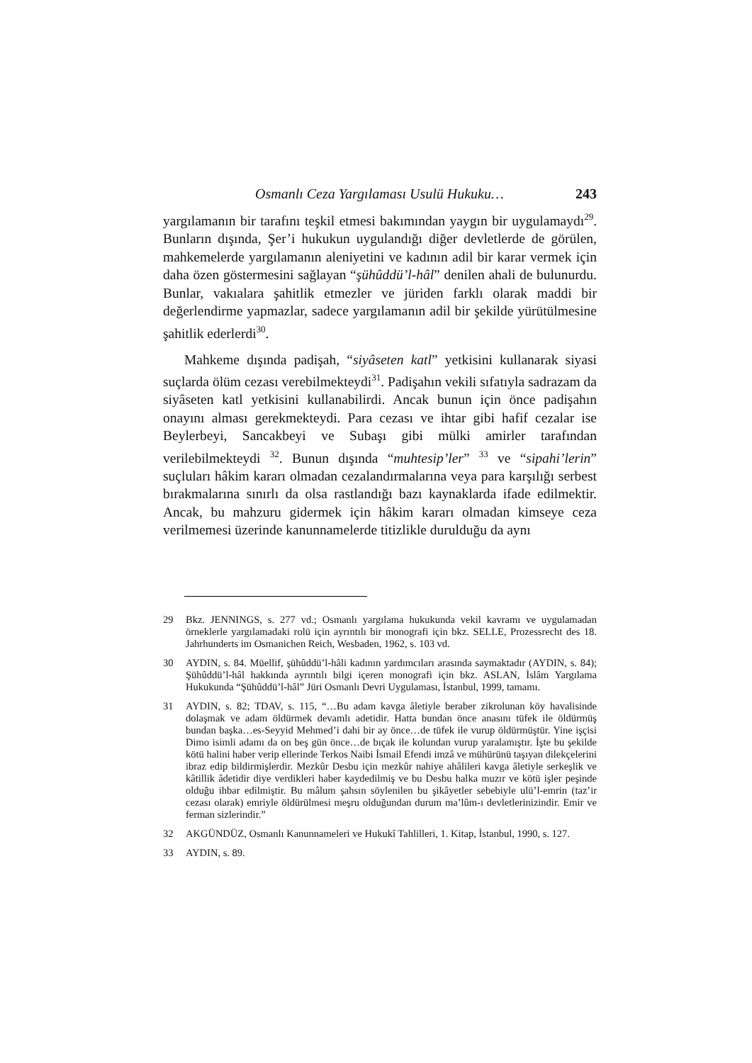Osmanlı Ceza Yargılaması Usulü Hukuku… 243
yargılamanın bir tarafını teşkil etmesi bakımından yaygın bir uygulamaydı<sup>29</sup>. Bunların dışında, Şer’i hukukun uygulandığı diğer devletlerde de görülen, mahkemelerde yargılamanın aleniyetini ve kadının adil bir karar vermek için daha özen göstermesini sağlayan “şühûddü’l-hâl” denilen ahali de bulunurdu. Bunlar, vakıalara şahitlik etmezler ve jüriden farklı olarak maddi bir değerlendirme yapmazlar, sadece yargılamanın adil bir şekilde yürütülmesine şahitlik ederlerdi<sup>30</sup>.
Mahkeme dışında padişah, “siyâseten katl” yetkisini kullanarak siyasi suçlarda ölüm cezası verebilmekteydi<sup>31</sup>. Padişahın vekili sıfatıyla sadrazam da siyâseten katl yetkisini kullanabilirdi. Ancak bunun için önce padişahın onayını alması gerekmekteydi. Para cezası ve ihtar gibi hafif cezalar ise Beylerbeyi, Sancakbeyi ve Subaşı gibi mülki amirler tarafından verilebilmekteydi <sup>32</sup>. Bunun dışında “muhtesip’ler” <sup>33</sup> ve “sipahi’lerin” suçluları hâkim kararı olmadan cezalandırmalarına veya para karşılığı serbest bırakmalarına sınırlı da olsa rastlandığı bazı kaynaklarda ifade edilmektir. Ancak, bu mahzuru gidermek için hâkim kararı olmadan kimseye ceza verilmemesi üzerinde kanunnamelerde titizlikle durulduğu da aynı
29 Bkz. JENNINGS, s. 277 vd.; Osmanlı yargılama hukukunda vekil kavramı ve uygulamadan örneklerle yargılamadaki rolü için ayrıntılı bir monografi için bkz. SELLE, Prozessrecht des 18. Jahrhunderts im Osmanichen Reich, Wesbaden, 1962, s. 103 vd.
30 AYDIN, s. 84. Müellif, şühûddü’l-hâli kadının yardımcıları arasında saymaktadır (AYDIN, s. 84); Şühûddü’l-hâl hakkında ayrıntılı bilgi içeren monografi için bkz. ASLAN, İslâm Yargılama Hukukunda “Şühûddü’l-hâl” Jüri Osmanlı Devri Uygulaması, İstanbul, 1999, tamamı.
31 AYDIN, s. 82; TDAV, s. 115, “…Bu adam kavga âletiyle beraber zikrolunan köy havalisinde dolaşmak ve adam öldürmek devamlı adetidir. Hatta bundan önce anasını tüfek ile öldürmüş bundan başka…es-Seyyid Mehmed’i dahi bir ay önce…de tüfek ile vurup öldürmüştür. Yine işçisi Dimo isimli adamı da on beş gün önce…de bıçak ile kolundan vurup yaralamıştır. İşte bu şekilde kötü halini haber verip ellerinde Terkos Naibi İsmail Efendi imzâ ve mühürünü taşıyan dilekçelerini ibraz edip bildirmişlerdir. Mezkûr Desbu için mezkûr nahiye ahâlileri kavga âletiyle serkeşlik ve kâtillik âdetidir diye verdikleri haber kaydedilmiş ve bu Desbu halka muzır ve kötü işler peşinde olduğu ihbar edilmiştir. Bu mâlum şahsın söylenilen bu şikâyetler sebebiyle ulü’l-emrin (taz’ir cezası olarak) emriyle öldürülmesi meşru olduğundan durum ma’lûm-ı devletlerinizindir. Emir ve ferman sizlerindir.”
32 AKGÜNDÜZ, Osmanlı Kanunnameleri ve Hukukî Tahlilleri, 1. Kitap, İstanbul, 1990, s. 127.
33 AYDIN, s. 89.